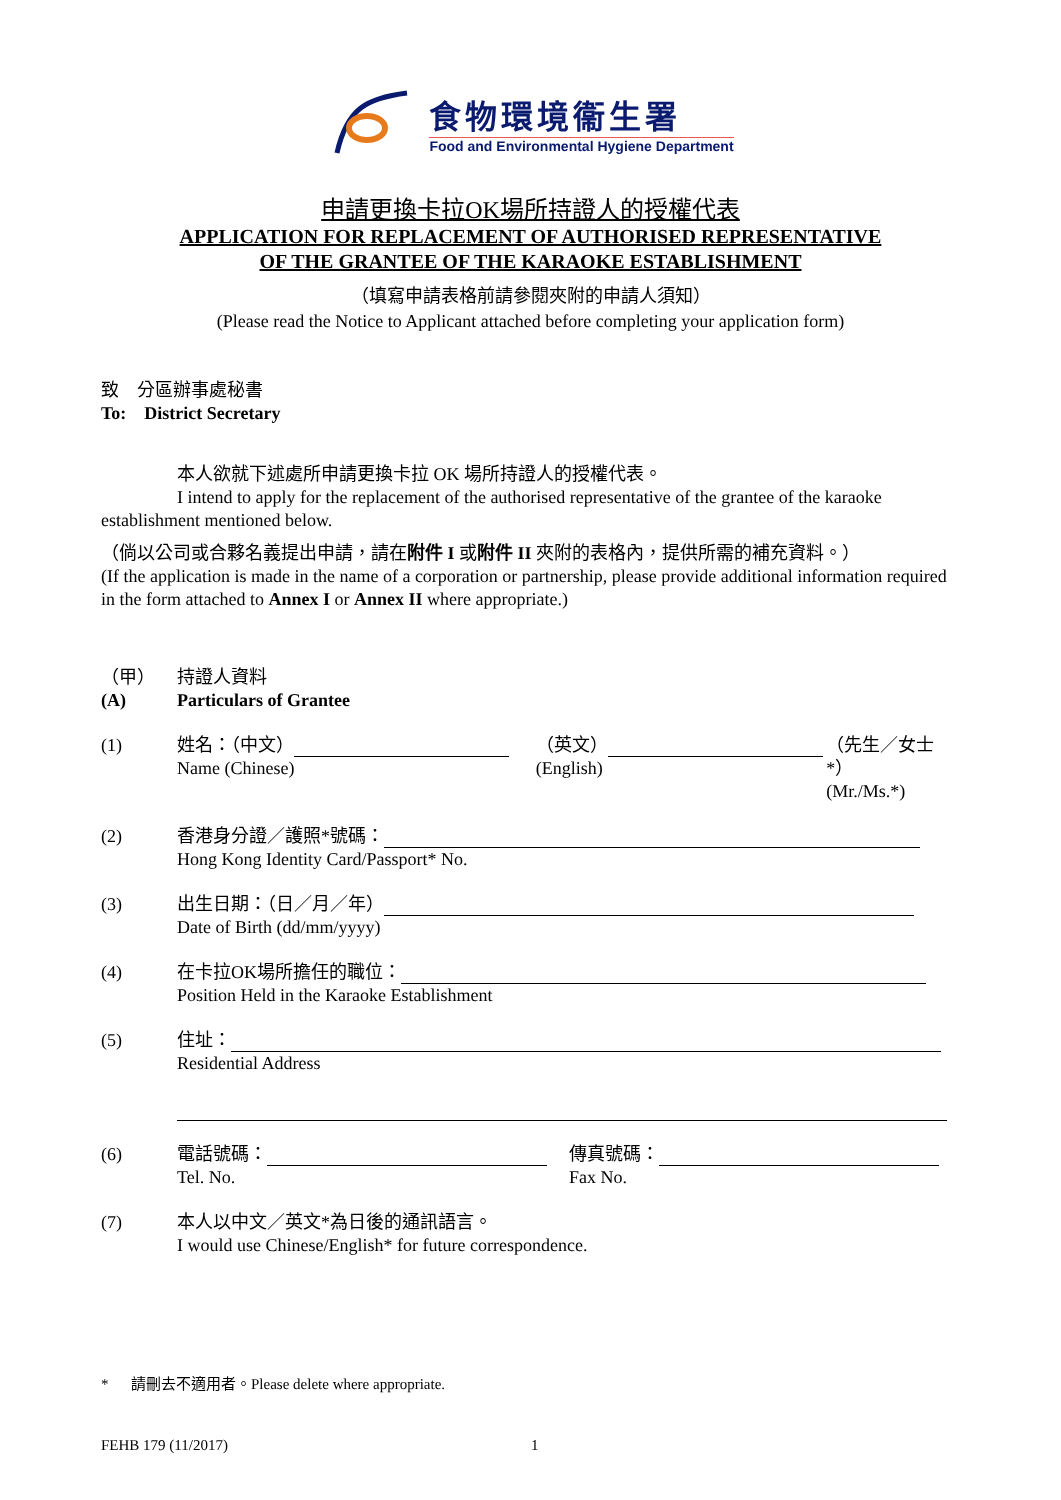食物環境衞生署
Food and Environmental Hygiene Department
申請更換卡拉OK場所持證人的授權代表
APPLICATION FOR REPLACEMENT OF AUTHORISED REPRESENTATIVE
OF THE GRANTEE OF THE KARAOKE ESTABLISHMENT
（填寫申請表格前請參閱夾附的申請人須知）
(Please read the Notice to Applicant attached before completing your application form)
致　分區辦事處秘書
To:　District Secretary
本人欲就下述處所申請更換卡拉 OK 場所持證人的授權代表。
I intend to apply for the replacement of the authorised representative of the grantee of the karaoke
establishment mentioned below.
（倘以公司或合夥名義提出申請，請在附件 I 或附件 II 夾附的表格內，提供所需的補充資料。）
(If the application is made in the name of a corporation or partnership, please provide additional information required in the form attached to Annex I or Annex II where appropriate.)
（甲）
(A)
持證人資料
Particulars of Grantee
(1) 姓名：（中文）
Name (Chinese)
（英文）
(English)
（先生／女士*）
(Mr./Ms.*)
(2) 香港身分證／護照*號碼：
Hong Kong Identity Card/Passport* No.
(3) 出生日期：（日／月／年）
Date of Birth (dd/mm/yyyy)
(4) 在卡拉OK場所擔任的職位：
Position Held in the Karaoke Establishment
(5) 住址：
Residential Address
(6) 電話號碼：
Tel. No.
傳真號碼：
Fax No.
(7) 本人以中文／英文*為日後的通訊語言。
I would use Chinese/English* for future correspondence.
* 請刪去不適用者。Please delete where appropriate.
FEHB 179 (11/2017) 1